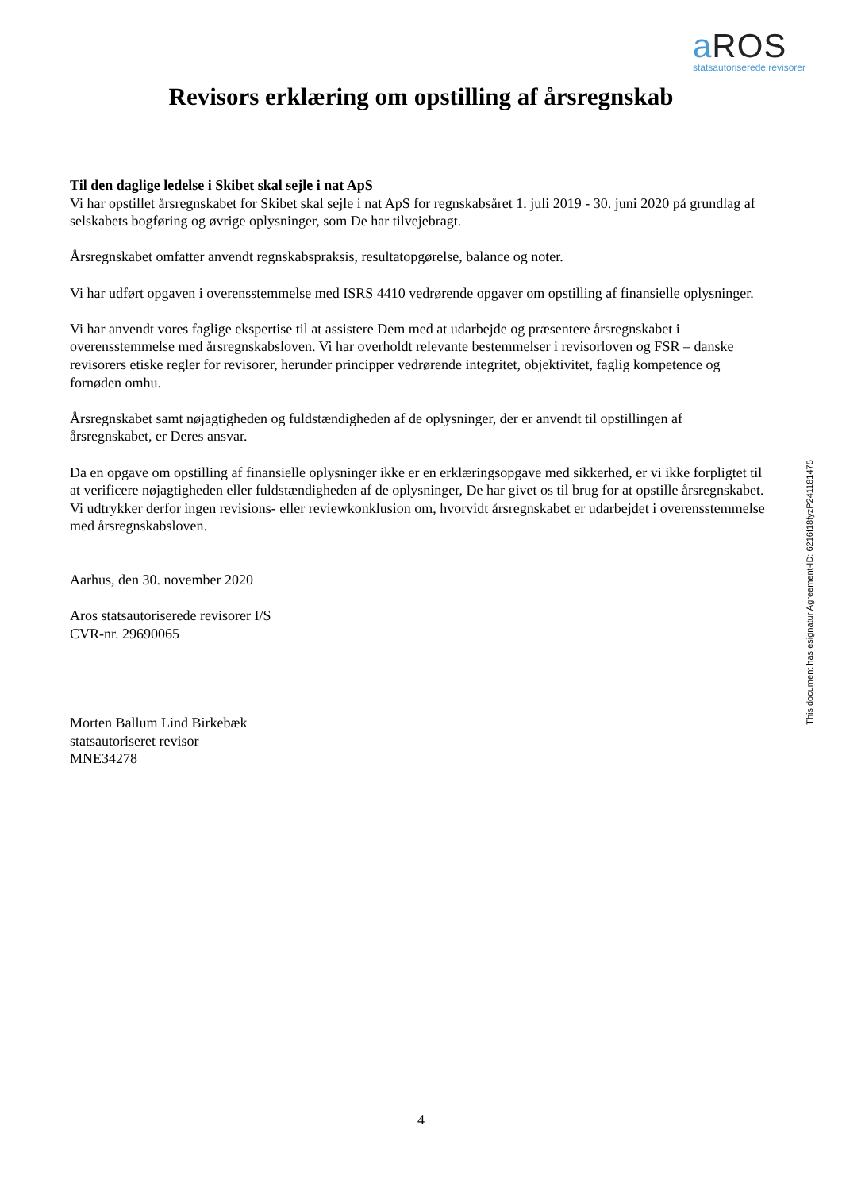a ROS
statsautoriserede revisorer
Revisors erklæring om opstilling af årsregnskab
Til den daglige ledelse i Skibet skal sejle i nat ApS
Vi har opstillet årsregnskabet for Skibet skal sejle i nat ApS for regnskabsåret 1. juli 2019 - 30. juni 2020 på grundlag af selskabets bogføring og øvrige oplysninger, som De har tilvejebragt.
Årsregnskabet omfatter anvendt regnskabspraksis, resultatopgørelse, balance og noter.
Vi har udført opgaven i overensstemmelse med ISRS 4410 vedrørende opgaver om opstilling af finansielle oplysninger.
Vi har anvendt vores faglige ekspertise til at assistere Dem med at udarbejde og præsentere årsregnskabet i overensstemmelse med årsregnskabsloven. Vi har overholdt relevante bestemmelser i revisorloven og FSR – danske revisorers etiske regler for revisorer, herunder principper vedrørende integritet, objektivitet, faglig kompetence og fornøden omhu.
Årsregnskabet samt nøjagtigheden og fuldstændigheden af de oplysninger, der er anvendt til opstillingen af årsregnskabet, er Deres ansvar.
Da en opgave om opstilling af finansielle oplysninger ikke er en erklæringsopgave med sikkerhed, er vi ikke forpligtet til at verificere nøjagtigheden eller fuldstændigheden af de oplysninger, De har givet os til brug for at opstille årsregnskabet. Vi udtrykker derfor ingen revisions- eller reviewkonklusion om, hvorvidt årsregnskabet er udarbejdet i overensstemmelse med årsregnskabsloven.
Aarhus, den 30. november 2020
Aros statsautoriserede revisorer I/S
CVR-nr. 29690065
Morten Ballum Lind Birkebæk
statsautoriseret revisor
MNE34278
This document has esignatur Agreement-ID: 6216f18fyzP241181475
4